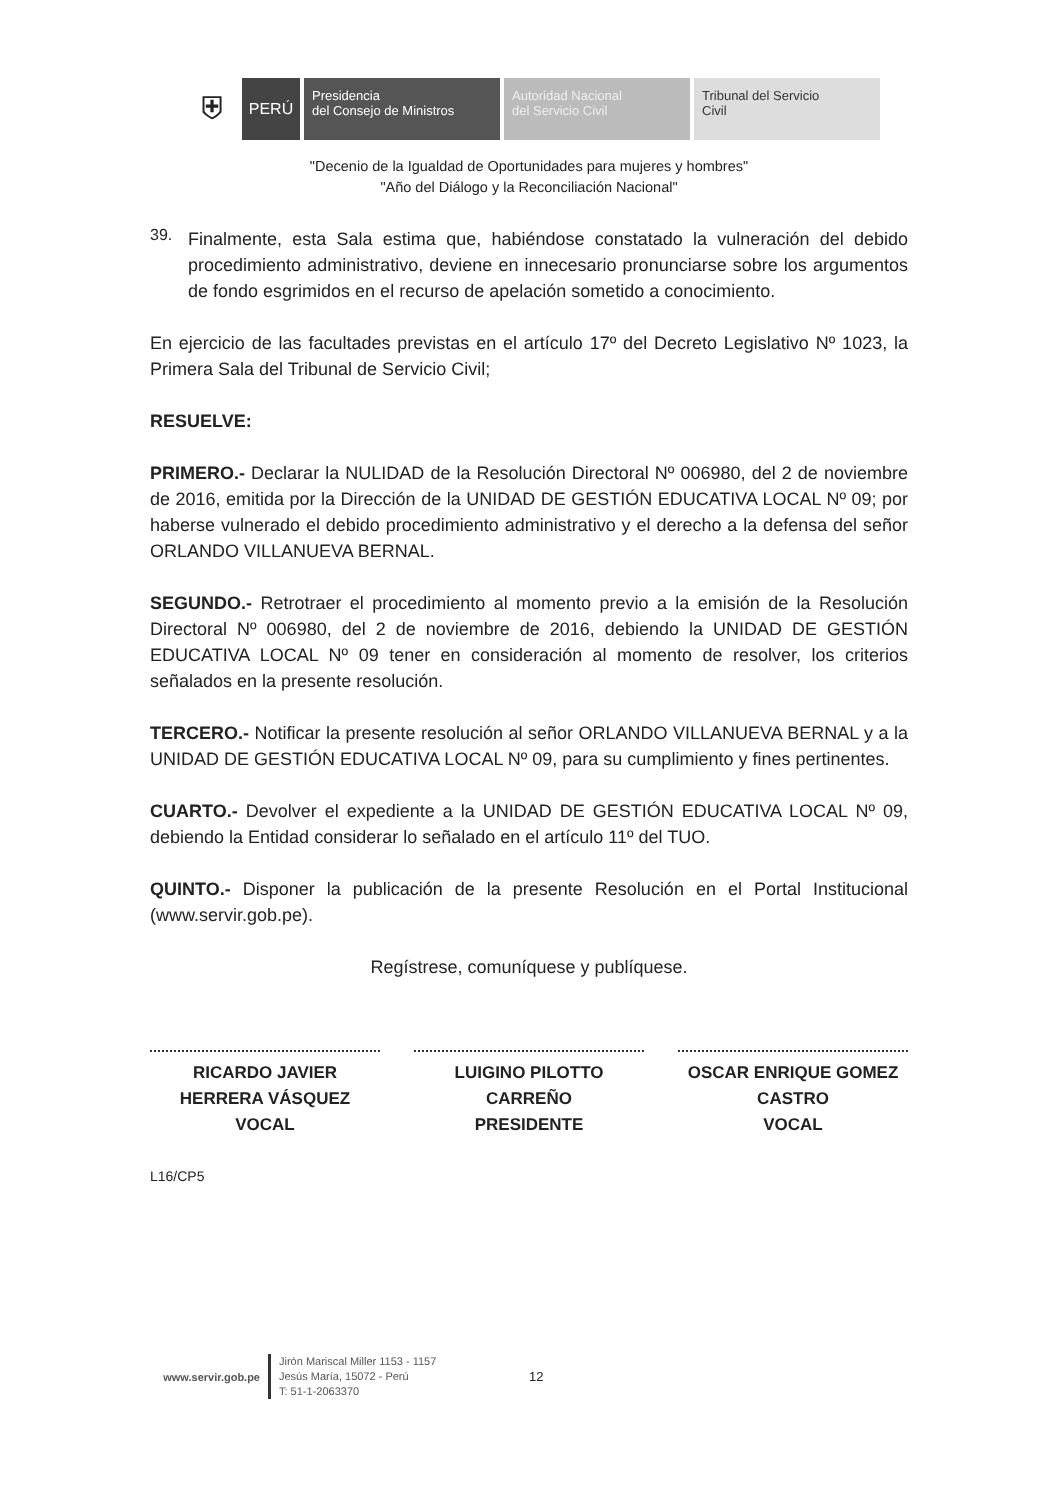⛨
PERÚ
Presidencia
del Consejo de Ministros
Autoridad Nacional
del Servicio Civil
Tribunal del Servicio
Civil
"Decenio de la Igualdad de Oportunidades para mujeres y hombres"
"Año del Diálogo y la Reconciliación Nacional"
39.
Finalmente, esta Sala estima que, habiéndose constatado la vulneración del debido procedimiento administrativo, deviene en innecesario pronunciarse sobre los argumentos de fondo esgrimidos en el recurso de apelación sometido a conocimiento.
En ejercicio de las facultades previstas en el artículo 17º del Decreto Legislativo Nº 1023, la Primera Sala del Tribunal de Servicio Civil;
RESUELVE:
PRIMERO.- Declarar la NULIDAD de la Resolución Directoral Nº 006980, del 2 de noviembre de 2016, emitida por la Dirección de la UNIDAD DE GESTIÓN EDUCATIVA LOCAL Nº 09; por haberse vulnerado el debido procedimiento administrativo y el derecho a la defensa del señor ORLANDO VILLANUEVA BERNAL.
SEGUNDO.- Retrotraer el procedimiento al momento previo a la emisión de la Resolución Directoral Nº 006980, del 2 de noviembre de 2016, debiendo la UNIDAD DE GESTIÓN EDUCATIVA LOCAL Nº 09 tener en consideración al momento de resolver, los criterios señalados en la presente resolución.
TERCERO.- Notificar la presente resolución al señor ORLANDO VILLANUEVA BERNAL y a la UNIDAD DE GESTIÓN EDUCATIVA LOCAL Nº 09, para su cumplimiento y fines pertinentes.
CUARTO.- Devolver el expediente a la UNIDAD DE GESTIÓN EDUCATIVA LOCAL Nº 09, debiendo la Entidad considerar lo señalado en el artículo 11º del TUO.
QUINTO.- Disponer la publicación de la presente Resolución en el Portal Institucional (www.servir.gob.pe).
Regístrese, comuníquese y publíquese.
RICARDO JAVIER
HERRERA VÁSQUEZ
VOCAL
LUIGINO PILOTTO
CARREÑO
PRESIDENTE
OSCAR ENRIQUE GOMEZ
CASTRO
VOCAL
L16/CP5
www.servir.gob.pe
Jirón Mariscal Miller 1153 - 1157
Jesús María, 15072 - Perú
T: 51-1-2063370
12